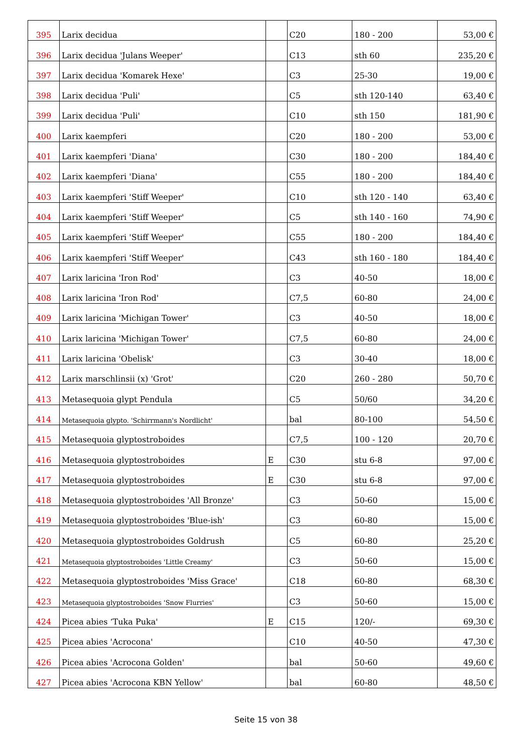| 395 | Larix decidua | | C20 | 180 - 200 | 53,00 € |
| 396 | Larix decidua 'Julans Weeper' | | C13 | sth 60 | 235,20 € |
| 397 | Larix decidua 'Komarek Hexe' | | C3 | 25-30 | 19,00 € |
| 398 | Larix decidua 'Puli' | | C5 | sth 120-140 | 63,40 € |
| 399 | Larix decidua 'Puli' | | C10 | sth 150 | 181,90 € |
| 400 | Larix kaempferi | | C20 | 180 - 200 | 53,00 € |
| 401 | Larix kaempferi 'Diana' | | C30 | 180 - 200 | 184,40 € |
| 402 | Larix kaempferi 'Diana' | | C55 | 180 - 200 | 184,40 € |
| 403 | Larix kaempferi 'Stiff Weeper' | | C10 | sth 120 - 140 | 63,40 € |
| 404 | Larix kaempferi 'Stiff Weeper' | | C5 | sth 140 - 160 | 74,90 € |
| 405 | Larix kaempferi 'Stiff Weeper' | | C55 | 180 - 200 | 184,40 € |
| 406 | Larix kaempferi 'Stiff Weeper' | | C43 | sth 160 - 180 | 184,40 € |
| 407 | Larix laricina 'Iron Rod' | | C3 | 40-50 | 18,00 € |
| 408 | Larix laricina 'Iron Rod' | | C7,5 | 60-80 | 24,00 € |
| 409 | Larix laricina 'Michigan Tower' | | C3 | 40-50 | 18,00 € |
| 410 | Larix laricina 'Michigan Tower' | | C7,5 | 60-80 | 24,00 € |
| 411 | Larix laricina 'Obelisk' | | C3 | 30-40 | 18,00 € |
| 412 | Larix marschlinsii (x) 'Grot' | | C20 | 260 - 280 | 50,70 € |
| 413 | Metasequoia glypt Pendula | | C5 | 50/60 | 34,20 € |
| 414 | Metasequoia glypto. 'Schirrmann's Nordlicht' | | bal | 80-100 | 54,50 € |
| 415 | Metasequoia glyptostroboides | | C7,5 | 100 - 120 | 20,70 € |
| 416 | Metasequoia glyptostroboides | E | C30 | stu 6-8 | 97,00 € |
| 417 | Metasequoia glyptostroboides | E | C30 | stu 6-8 | 97,00 € |
| 418 | Metasequoia glyptostroboides 'All Bronze' | | C3 | 50-60 | 15,00 € |
| 419 | Metasequoia glyptostroboides 'Blue-ish' | | C3 | 60-80 | 15,00 € |
| 420 | Metasequoia glyptostroboides Goldrush | | C5 | 60-80 | 25,20 € |
| 421 | Metasequoia glyptostroboides 'Little Creamy' | | C3 | 50-60 | 15,00 € |
| 422 | Metasequoia glyptostroboides 'Miss Grace' | | C18 | 60-80 | 68,30 € |
| 423 | Metasequoia glyptostroboides 'Snow Flurries' | | C3 | 50-60 | 15,00 € |
| 424 | Picea abies ‘Tuka Puka' | E | C15 | 120/- | 69,30 € |
| 425 | Picea abies 'Acrocona' | | C10 | 40-50 | 47,30 € |
| 426 | Picea abies 'Acrocona Golden' | | bal | 50-60 | 49,60 € |
| 427 | Picea abies 'Acrocona KBN Yellow' | | bal | 60-80 | 48,50 € |
Seite 15 von 38